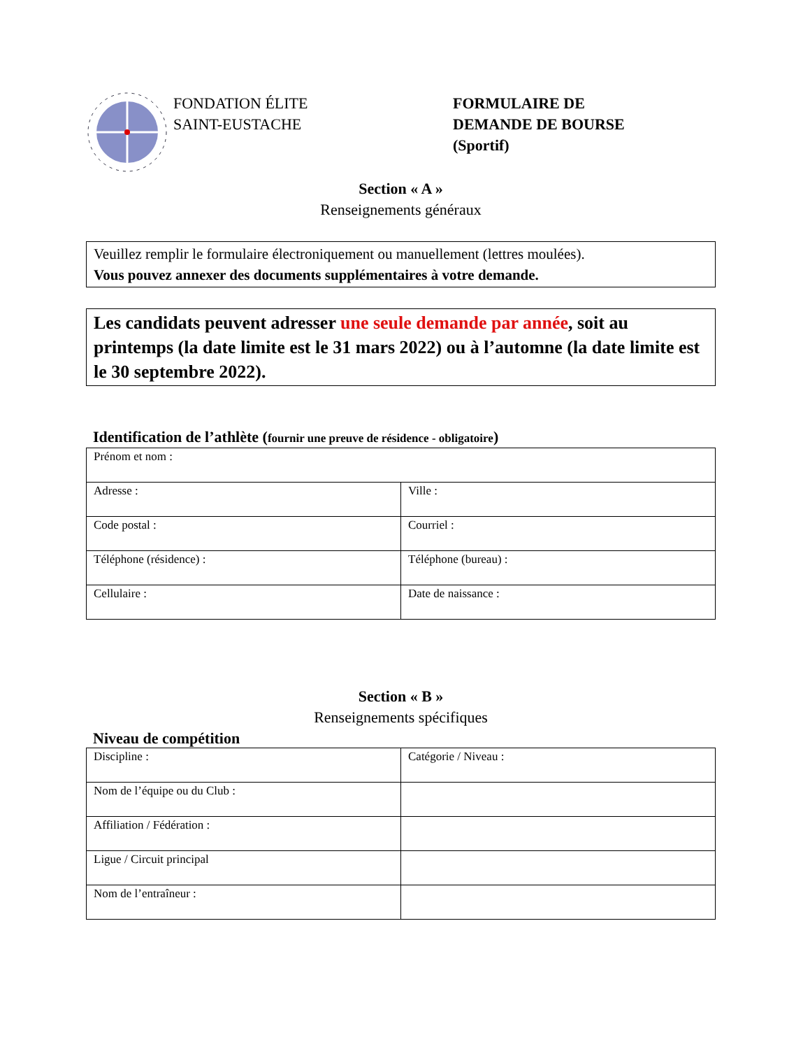FONDATION ÉLITE
SAINT-EUSTACHE
FORMULAIRE DE
DEMANDE DE BOURSE
(Sportif)
Section « A »
Renseignements généraux
Veuillez remplir le formulaire électroniquement ou manuellement (lettres moulées).
Vous pouvez annexer des documents supplémentaires à votre demande.
Les candidats peuvent adresser une seule demande par année, soit au printemps (la date limite est le 31 mars 2022) ou à l’automne (la date limite est le 30 septembre 2022).
Identification de l’athlète (fournir une preuve de résidence - obligatoire)
| Prénom et nom : | |
| Adresse : | Ville : |
| Code postal : | Courriel : |
| Téléphone (résidence) : | Téléphone (bureau) : |
| Cellulaire : | Date de naissance : |
Section « B »
Renseignements spécifiques
Niveau de compétition
| Discipline : | Catégorie / Niveau : |
| Nom de l’équipe ou du Club : | |
| Affiliation / Fédération : | |
| Ligue / Circuit principal | |
| Nom de l’entraîneur : | |